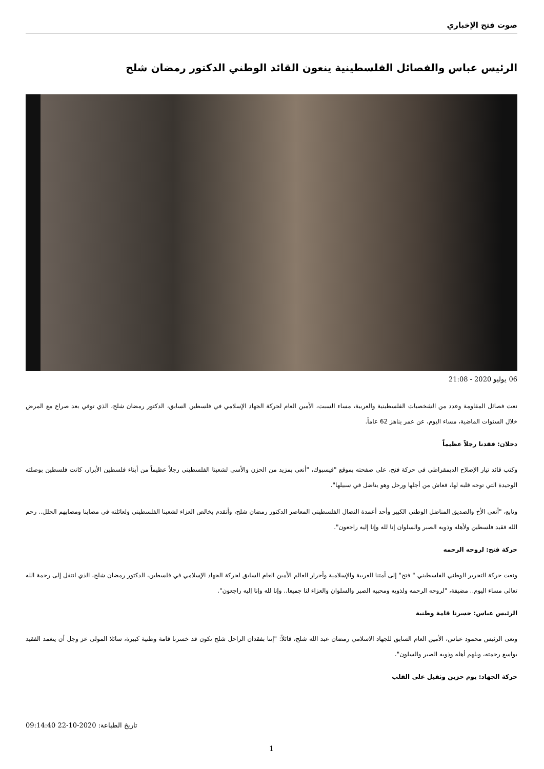صوت فتح الإخباري
الرئيس عباس والفصائل الفلسطينية ينعون القائد الوطني الدكتور رمضان شلح
06 يوليو 2020 - 21:08
نعت فصائل المقاومة وعدد من الشخصيات الفلسطينية والعربية، مساء السبت، الأمين العام لحركة الجهاد الإسلامي في فلسطين السابق، الدكتور رمضان شلح، الذي توفي بعد صراع مع المرض خلال السنوات الماضية، مساء اليوم، عن عمر يناهز 62 عاماً.
دحلان: فقدنا رجلاً عظيماً
وكتب قائد تيار الإصلاح الديمقراطي في حركة فتح، على صفحته بموقع "فيسبوك، "أنعى بمزيد من الحزن والأسى لشعبنا الفلسطيني رجلاً عظيماً من أبناء فلسطين الأبرار، كانت فلسطين بوصلته الوحيدة التي توجه قلبه لها، فعاش من أجلها ورحل وهو يناضل في سبيلها".
وتابع، "أنعي الأخ والصديق المناضل الوطني الكبير وأحد أعمدة النضال الفلسطيني المعاصر الدكتور رمضان شلح، وأتقدم بخالص العزاء لشعبنا الفلسطيني ولعائلته في مصابنا ومصابهم الجلل.. رحم الله فقيد فلسطين ولأهله وذويه الصبر والسلوان إنا لله وإنا إليه راجعون".
حركة فتح: لروحه الرحمه
ونعت حركة التحرير الوطني الفلسطيني " فتح" إلى أمتنا العربية والإسلامية وأحرار العالم الأمين العام السابق لحركة الجهاد الإسلامي في فلسطين، الدكتور رمضان شلح، الذي انتقل إلى رحمة الله تعالى مساء اليوم.. مضيفة، "لروحه الرحمه ولذويه ومحبيه الصبر والسلوان والعزاء لنا جميعا.. وإنا لله وإنا إليه راجعون".
الرئيس عباس: خسرنا قامة وطنية
ونعى الرئيس محمود عباس، الأمين العام السابق للجهاد الاسلامي رمضان عبد الله شلح، قائلاً: "إننا بفقدان الراحل شلح نكون قد خسرنا قامة وطنية كبيرة، سائلا المولى عز وجل أن يتغمد الفقيد بواسع رحمته، ويلهم أهله وذويه الصبر والسلون".
حركة الجهاد: يوم حزين وثقيل على القلب
تاريخ الطباعة: 2020-10-22 09:14:40
1